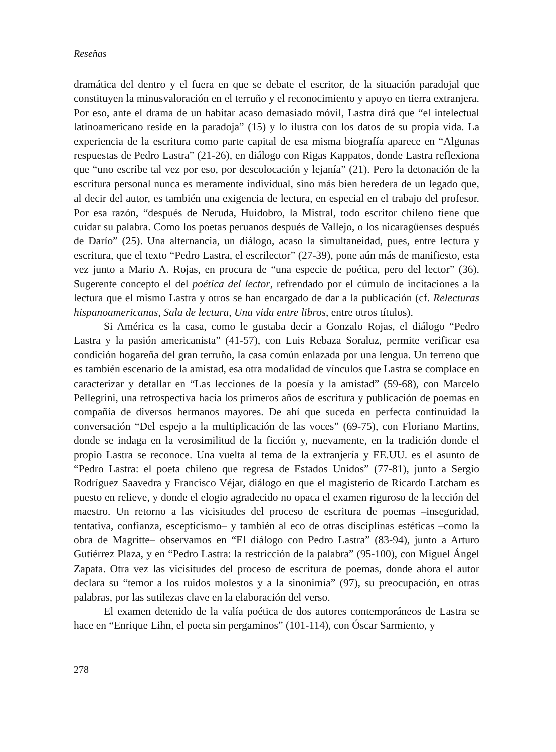Reseñas
dramática del dentro y el fuera en que se debate el escritor, de la situación paradojal que constituyen la minusvaloración en el terruño y el reconocimiento y apoyo en tierra extranjera. Por eso, ante el drama de un habitar acaso demasiado móvil, Lastra dirá que “el intelectual latinoamericano reside en la paradoja” (15) y lo ilustra con los datos de su propia vida. La experiencia de la escritura como parte capital de esa misma biografía aparece en “Algunas respuestas de Pedro Lastra” (21-26), en diálogo con Rigas Kappatos, donde Lastra reflexiona que “uno escribe tal vez por eso, por descolocación y lejanía” (21). Pero la detonación de la escritura personal nunca es meramente individual, sino más bien heredera de un legado que, al decir del autor, es también una exigencia de lectura, en especial en el trabajo del profesor. Por esa razón, “después de Neruda, Huidobro, la Mistral, todo escritor chileno tiene que cuidar su palabra. Como los poetas peruanos después de Vallejo, o los nicaragüenses después de Darío” (25). Una alternancia, un diálogo, acaso la simultaneidad, pues, entre lectura y escritura, que el texto “Pedro Lastra, el escrilector” (27-39), pone aún más de manifiesto, esta vez junto a Mario A. Rojas, en procura de “una especie de poética, pero del lector” (36). Sugerente concepto el del poética del lector, refrendado por el cúmulo de incitaciones a la lectura que el mismo Lastra y otros se han encargado de dar a la publicación (cf. Relecturas hispanoamericanas, Sala de lectura, Una vida entre libros, entre otros títulos).
Si América es la casa, como le gustaba decir a Gonzalo Rojas, el diálogo “Pedro Lastra y la pasión americanista” (41-57), con Luis Rebaza Soraluz, permite verificar esa condición hogareña del gran terruño, la casa común enlazada por una lengua. Un terreno que es también escenario de la amistad, esa otra modalidad de vínculos que Lastra se complace en caracterizar y detallar en “Las lecciones de la poesía y la amistad” (59-68), con Marcelo Pellegrini, una retrospectiva hacia los primeros años de escritura y publicación de poemas en compañía de diversos hermanos mayores. De ahí que suceda en perfecta continuidad la conversación “Del espejo a la multiplicación de las voces” (69-75), con Floriano Martins, donde se indaga en la verosimilitud de la ficción y, nuevamente, en la tradición donde el propio Lastra se reconoce. Una vuelta al tema de la extranjería y EE.UU. es el asunto de “Pedro Lastra: el poeta chileno que regresa de Estados Unidos” (77-81), junto a Sergio Rodríguez Saavedra y Francisco Véjar, diálogo en que el magisterio de Ricardo Latcham es puesto en relieve, y donde el elogio agradecido no opaca el examen riguroso de la lección del maestro. Un retorno a las vicisitudes del proceso de escritura de poemas –inseguridad, tentativa, confianza, escepticismo– y también al eco de otras disciplinas estéticas –como la obra de Magritte– observamos en “El diálogo con Pedro Lastra” (83-94), junto a Arturo Gutiérrez Plaza, y en “Pedro Lastra: la restricción de la palabra” (95-100), con Miguel Ángel Zapata. Otra vez las vicisitudes del proceso de escritura de poemas, donde ahora el autor declara su “temor a los ruidos molestos y a la sinonimia” (97), su preocupación, en otras palabras, por las sutilezas clave en la elaboración del verso.
El examen detenido de la valía poética de dos autores contemporáneos de Lastra se hace en “Enrique Lihn, el poeta sin pergaminos” (101-114), con Óscar Sarmiento, y
278